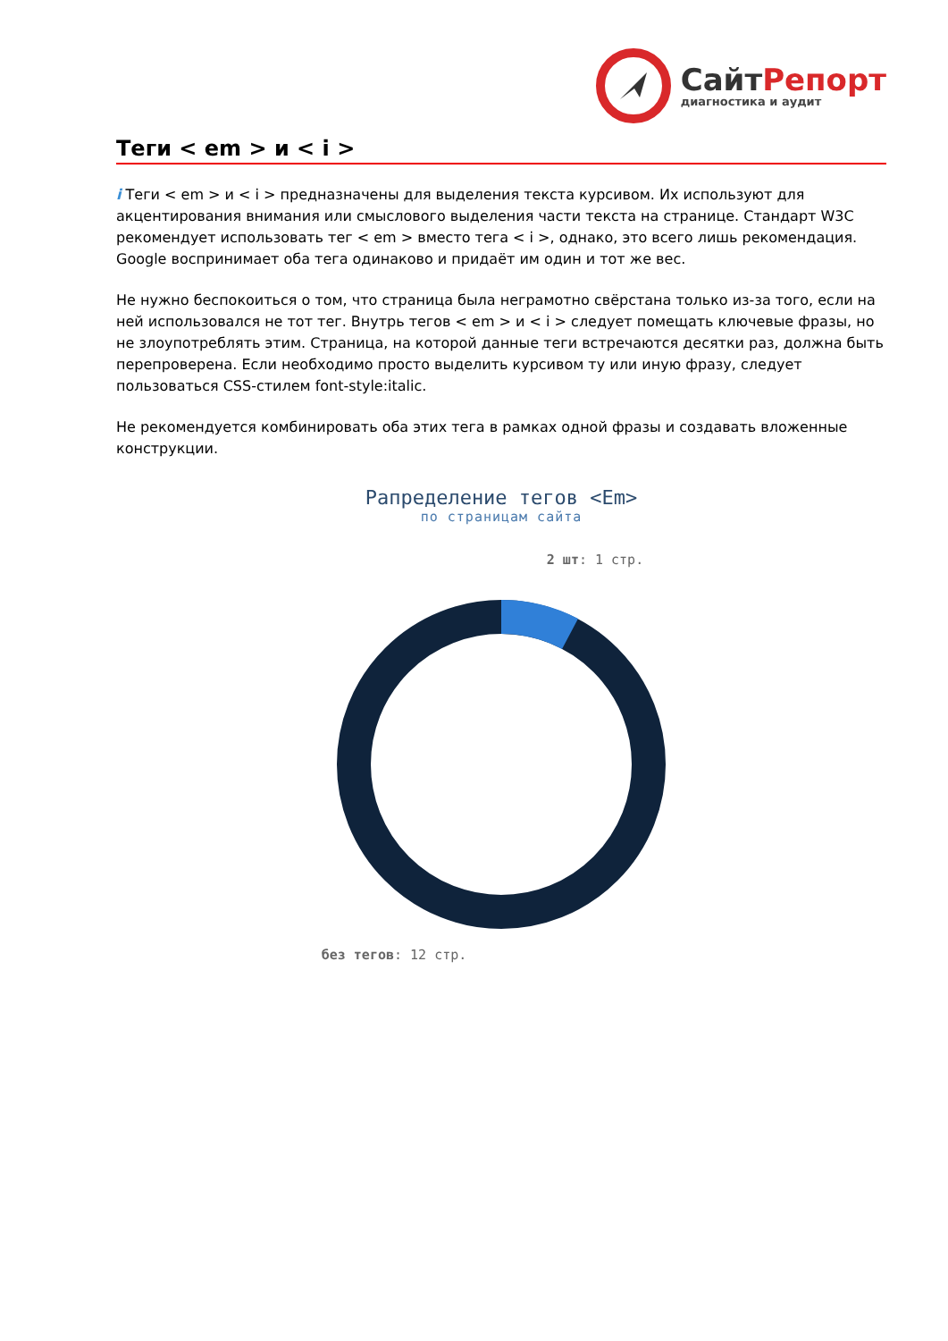СайтРепорт
диагностика и аудит
Теги < em > и < i >
i Теги < em > и < i > предназначены для выделения текста курсивом. Их используют для акцентирования внимания или смыслового выделения части текста на странице. Стандарт W3C рекомендует использовать тег < em > вместо тега < i >, однако, это всего лишь рекомендация. Google воспринимает оба тега одинаково и придаёт им один и тот же вес.
Не нужно беспокоиться о том, что страница была неграмотно свёрстана только из-за того, если на ней использовался не тот тег. Внутрь тегов < em > и < i > следует помещать ключевые фразы, но не злоупотреблять этим. Страница, на которой данные теги встречаются десятки раз, должна быть перепроверена. Если необходимо просто выделить курсивом ту или иную фразу, следует пользоваться CSS-стилем font-style:italic.
Не рекомендуется комбинировать оба этих тега в рамках одной фразы и создавать вложенные конструкции.
Рапределение тегов <Em>
по страницам сайта
2 шт: 1 стр.
без тегов: 12 стр.